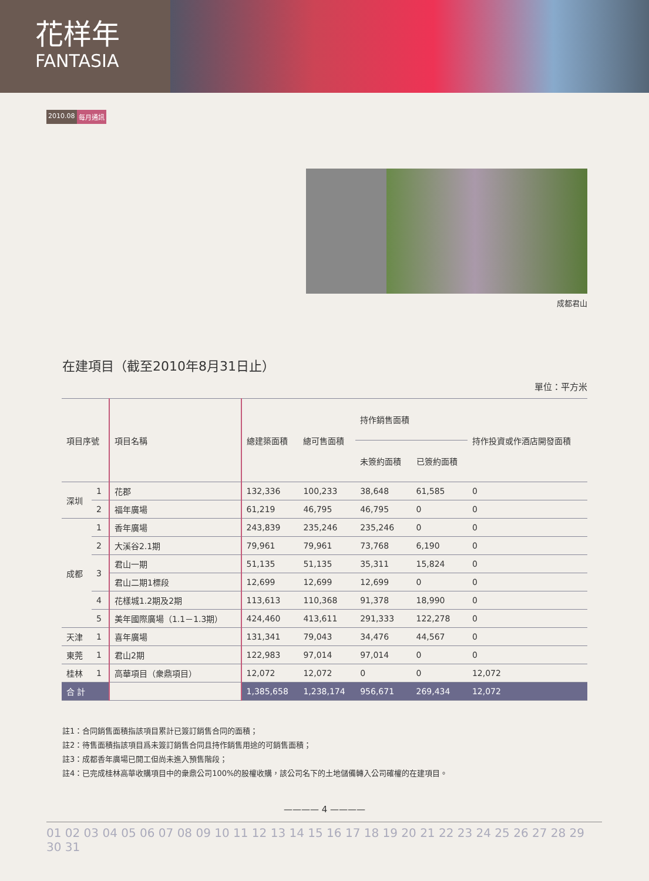花样年
FANTASIA
2010.08 每月通訊
成都君山
在建項目（截至2010年8月31日止）
單位：平方米
| 項目序號 | | 項目名稱 | 總建築面積 | 總可售面積 | 持作銷售面積 | | 持作投資或作酒店開發面積 |
| --- | --- | --- | --- | --- | --- | --- | --- |
| | | | | | 未簽約面積 | 已簽約面積 | |
| 深圳 | 1 | 花郡 | 132,336 | 100,233 | 38,648 | 61,585 | 0 |
| | 2 | 福年廣場 | 61,219 | 46,795 | 46,795 | 0 | 0 |
| 成都 | 1 | 香年廣場 | 243,839 | 235,246 | 235,246 | 0 | 0 |
| | 2 | 大溪谷2.1期 | 79,961 | 79,961 | 73,768 | 6,190 | 0 |
| | 3 | 君山一期 | 51,135 | 51,135 | 35,311 | 15,824 | 0 |
| | | 君山二期1標段 | 12,699 | 12,699 | 12,699 | 0 | 0 |
| | 4 | 花樣城1.2期及2期 | 113,613 | 110,368 | 91,378 | 18,990 | 0 |
| | 5 | 美年國際廣場（1.1－1.3期） | 424,460 | 413,611 | 291,333 | 122,278 | 0 |
| 天津 | 1 | 喜年廣場 | 131,341 | 79,043 | 34,476 | 44,567 | 0 |
| 東莞 | 1 | 君山2期 | 122,983 | 97,014 | 97,014 | 0 | 0 |
| 桂林 | 1 | 高華項目（衆鼎項目） | 12,072 | 12,072 | 0 | 0 | 12,072 |
| 合 計 | | | 1,385,658 | 1,238,174 | 956,671 | 269,434 | 12,072 |
註1：合同銷售面積指該項目累計已簽訂銷售合同的面積；
註2：待售面積指該項目爲未簽訂銷售合同且持作銷售用途的可銷售面積；
註3：成都香年廣場已開工但尚未進入預售階段；
註4：已完成桂林高華收購項目中的衆鼎公司100%的股權收購，該公司名下的土地儲備轉入公司確權的在建項目。
———— 4 ————
01 02 03 04 05 06 07 08 09 10 11 12 13 14 15 16 17 18 19 20 21 22 23 24 25 26 27 28 29 30 31